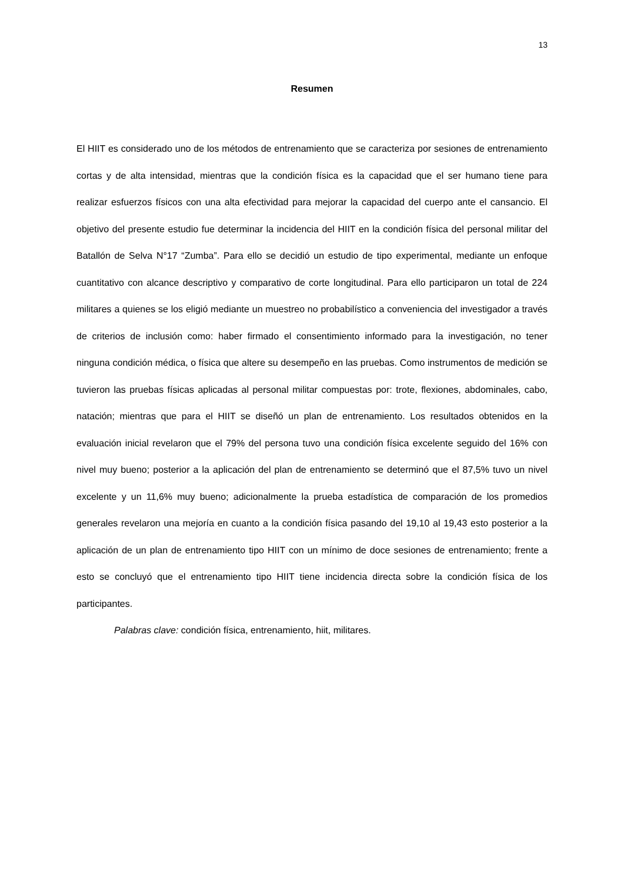13
Resumen
El HIIT es considerado uno de los métodos de entrenamiento que se caracteriza por sesiones de entrenamiento cortas y de alta intensidad, mientras que la condición física es la capacidad que el ser humano tiene para realizar esfuerzos físicos con una alta efectividad para mejorar la capacidad del cuerpo ante el cansancio. El objetivo del presente estudio fue determinar la incidencia del HIIT en la condición física del personal militar del Batallón de Selva N°17 “Zumba”. Para ello se decidió un estudio de tipo experimental, mediante un enfoque cuantitativo con alcance descriptivo y comparativo de corte longitudinal. Para ello participaron un total de 224 militares a quienes se los eligió mediante un muestreo no probabilístico a conveniencia del investigador a través de criterios de inclusión como: haber firmado el consentimiento informado para la investigación, no tener ninguna condición médica, o física que altere su desempeño en las pruebas. Como instrumentos de medición se tuvieron las pruebas físicas aplicadas al personal militar compuestas por: trote, flexiones, abdominales, cabo, natación; mientras que para el HIIT se diseñó un plan de entrenamiento. Los resultados obtenidos en la evaluación inicial revelaron que el 79% del persona tuvo una condición física excelente seguido del 16% con nivel muy bueno; posterior a la aplicación del plan de entrenamiento se determinó que el 87,5% tuvo un nivel excelente y un 11,6% muy bueno; adicionalmente la prueba estadística de comparación de los promedios generales revelaron una mejoría en cuanto a la condición física pasando del 19,10 al 19,43 esto posterior a la aplicación de un plan de entrenamiento tipo HIIT con un mínimo de doce sesiones de entrenamiento; frente a esto se concluyó que el entrenamiento tipo HIIT tiene incidencia directa sobre la condición física de los participantes.
Palabras clave: condición física, entrenamiento, hiit, militares.